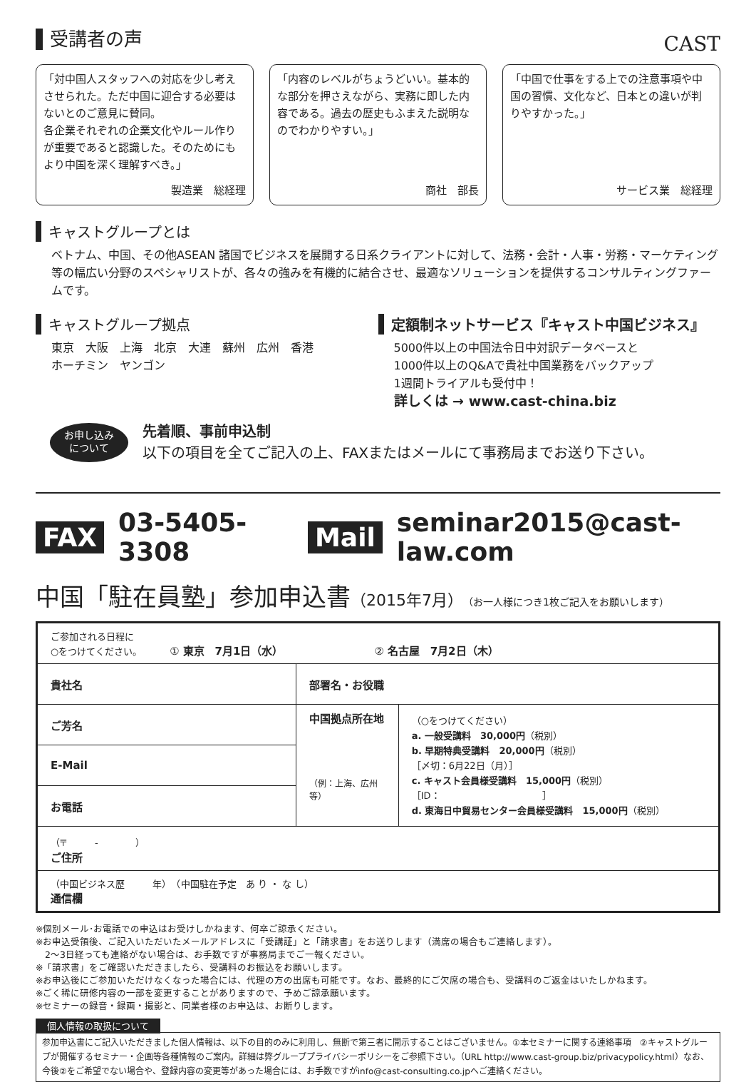CAST
受講者の声
「対中国人スタッフへの対応を少し考えさせられた。ただ中国に迎合する必要はないとのご意見に賛同。
各企業それぞれの企業文化やルール作りが重要であると認識した。そのためにもより中国を深く理解すべき。」
製造業　総経理
「内容のレベルがちょうどいい。基本的な部分を押さえながら、実務に即した内容である。過去の歴史もふまえた説明なのでわかりやすい。」
商社　部長
「中国で仕事をする上での注意事項や中国の習慣、文化など、日本との違いが判りやすかった。」
サービス業　総経理
キャストグループとは
ベトナム、中国、その他ASEAN 諸国でビジネスを展開する日系クライアントに対して、法務・会計・人事・労務・マーケティング等の幅広い分野のスペシャリストが、各々の強みを有機的に結合させ、最適なソリューションを提供するコンサルティングファームです。
キャストグループ拠点
東京　大阪　上海　北京　大連　蘇州　広州　香港
ホーチミン　ヤンゴン
定額制ネットサービス『キャスト中国ビジネス』
5000件以上の中国法令日中対訳データベースと
1000件以上のQ&Aで貴社中国業務をバックアップ
1週間トライアルも受付中！
詳しくは → www.cast-china.biz
お申し込み
について
先着順、事前申込制
以下の項目を全てご記入の上、FAXまたはメールにて事務局までお送り下さい。
FAX 03-5405-3308 Mail seminar2015@cast-law.com
中国「駐在員塾」参加申込書（2015年7月）（お一人様につき1枚ご記入をお願いします）
| ご参加される日程に ○をつけてください。 ① 東京 7月1日（水） ② 名古屋 7月2日（木） | | |
| 貴社名 | 部署名・お役職 | |
| ご芳名 | 中国拠点所在地 （例：上海、広州等） | （○をつけてください） a. 一般受講料 30,000円 （税別） b. 早期特典受講料 20,000円 （税別） ［〆切：6月22日（月）］ c. キャスト会員様受講料 15,000円 （税別） ［ID： ］ d. 東海日中貿易センター会員様受講料 15,000円 （税別） |
| E-Mail | | |
| お電話 | | |
| （〒 - ） ご住所 | | |
| （中国ビジネス歴 年） （中国駐在予定 あ り ・ な し） 通信欄 | | |
※個別メール･お電話での申込はお受けしかねます、何卒ご諒承ください。
※お申込受領後、ご記入いただいたメールアドレスに「受講証」と「請求書」をお送りします（満席の場合もご連絡します）。
　2～3日経っても連絡がない場合は、お手数ですが事務局までご一報ください。
※「請求書」をご確認いただきましたら、受講料のお振込をお願いします。
※お申込後にご参加いただけなくなった場合には、代理の方の出席も可能です。なお、最終的にご欠席の場合も、受講料のご返金はいたしかねます。
※ごく稀に研修内容の一部を変更することがありますので、予めご諒承願います。
※セミナーの録音・録画・撮影と、同業者様のお申込は、お断りします。
個人情報の取扱について
参加申込書にご記入いただきました個人情報は、以下の目的のみに利用し、無断で第三者に開示することはございません。①本セミナーに関する連絡事項　②キャストグループが開催するセミナー・企画等各種情報のご案内。詳細は弊グループプライバシーポリシーをご参照下さい。（URL http://www.cast-group.biz/privacypolicy.html）なお、今後②をご希望でない場合や、登録内容の変更等があった場合には、お手数ですがinfo@cast-consulting.co.jpへご連絡ください。